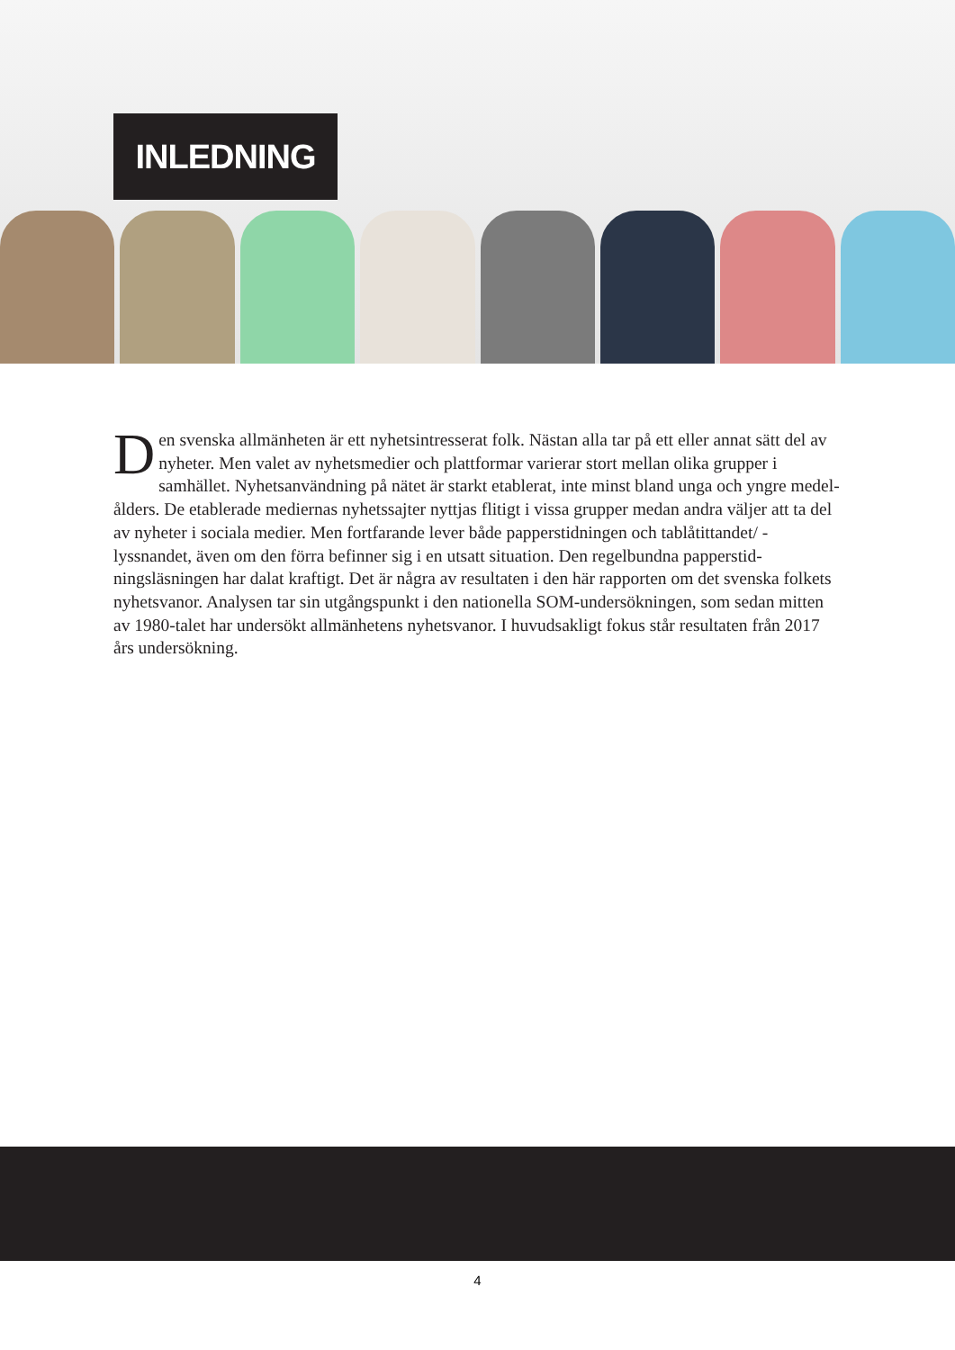INLEDNING
Den svenska allmänheten är ett nyhetsintresserat folk. Nästan alla tar på ett eller annat sätt del av nyheter. Men valet av nyhetsmedier och plattformar varierar stort mellan olika grupper i samhället. Nyhetsanvändning på nätet är starkt etablerat, inte minst bland unga och yngre medel­ålders. De etablerade mediernas nyhetssajter nyttjas flitigt i vissa grupper medan andra väljer att ta del av nyheter i sociala medier. Men fortfarande lever både papperstidningen och tablåtittandet/ -lyssnandet, även om den förra befinner sig i en utsatt situation. Den regelbundna papperstid­ningsläsningen har dalat kraftigt. Det är några av resultaten i den här rapporten om det svenska folkets nyhetsvanor. Analysen tar sin utgångspunkt i den nationella SOM-undersökningen, som sedan mitten av 1980-talet har undersökt allmänhetens nyhetsvanor. I huvudsakligt fokus står resultaten från 2017 års undersökning.
4